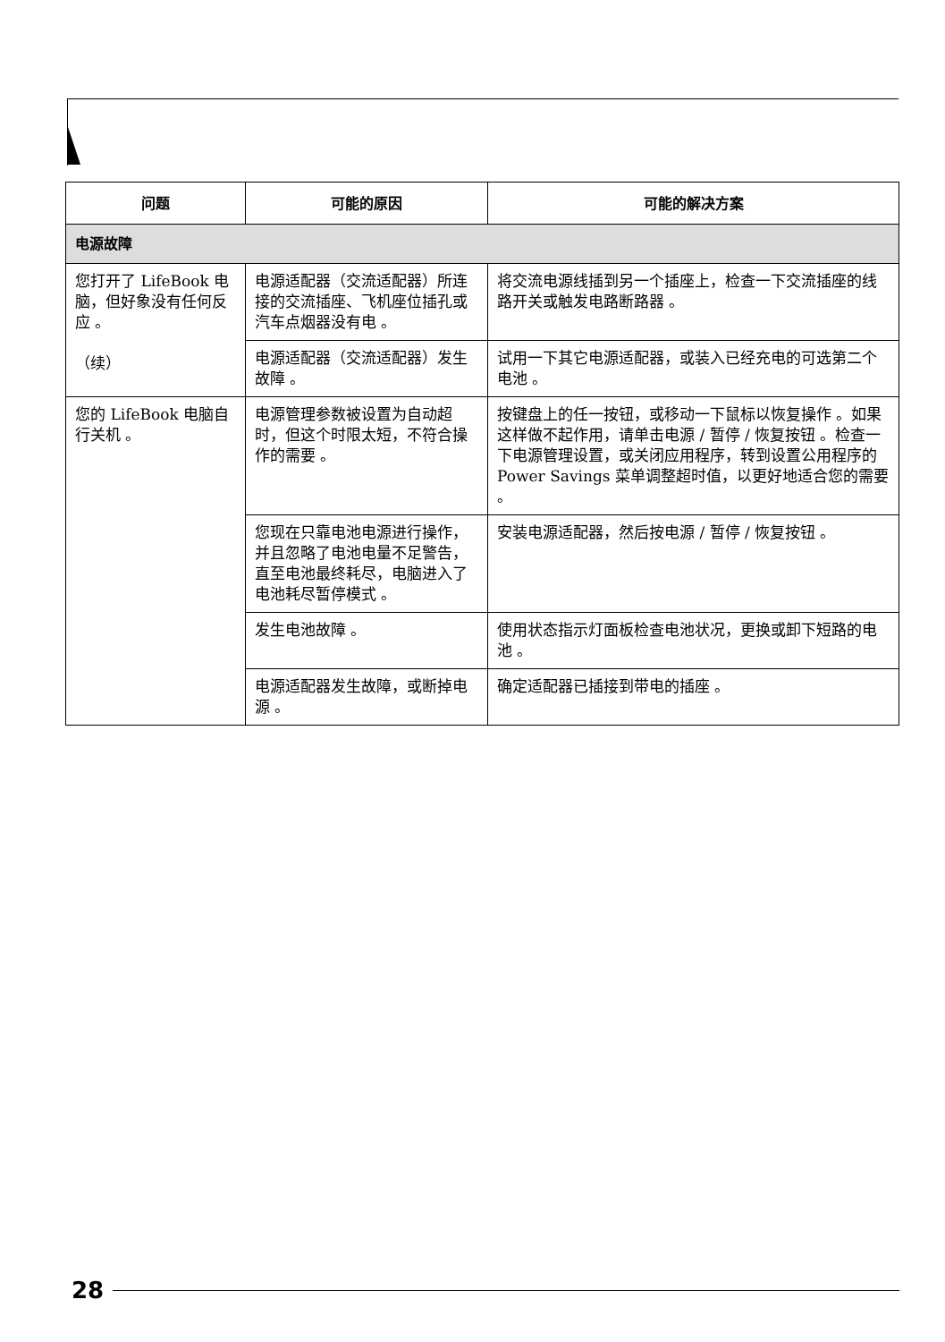| 问题 | 可能的原因 | 可能的解决方案 |
| --- | --- | --- |
| 电源故障 | | |
| 您打开了 LifeBook 电脑，但好象没有任何反应 。 （续） | 电源适配器（交流适配器）所连接的交流插座、飞机座位插孔或汽车点烟器没有电 。 | 将交流电源线插到另一个插座上，检查一下交流插座的线路开关或触发电路断路器 。 |
| | 电源适配器（交流适配器）发生故障 。 | 试用一下其它电源适配器，或装入已经充电的可选第二个电池 。 |
| 您的 LifeBook 电脑自行关机 。 | 电源管理参数被设置为自动超时，但这个时限太短，不符合操作的需要 。 | 按键盘上的任一按钮，或移动一下鼠标以恢复操作 。如果这样做不起作用，请单击电源 / 暂停 / 恢复按钮 。检查一下电源管理设置，或关闭应用程序，转到设置公用程序的 Power Savings 菜单调整超时值，以更好地适合您的需要 。 |
| | 您现在只靠电池电源进行操作，并且忽略了电池电量不足警告，直至电池最终耗尽，电脑进入了电池耗尽暂停模式 。 | 安装电源适配器，然后按电源 / 暂停 / 恢复按钮 。 |
| | 发生电池故障 。 | 使用状态指示灯面板检查电池状况，更换或卸下短路的电池 。 |
| | 电源适配器发生故障，或断掉电源 。 | 确定适配器已插接到带电的插座 。 |
28